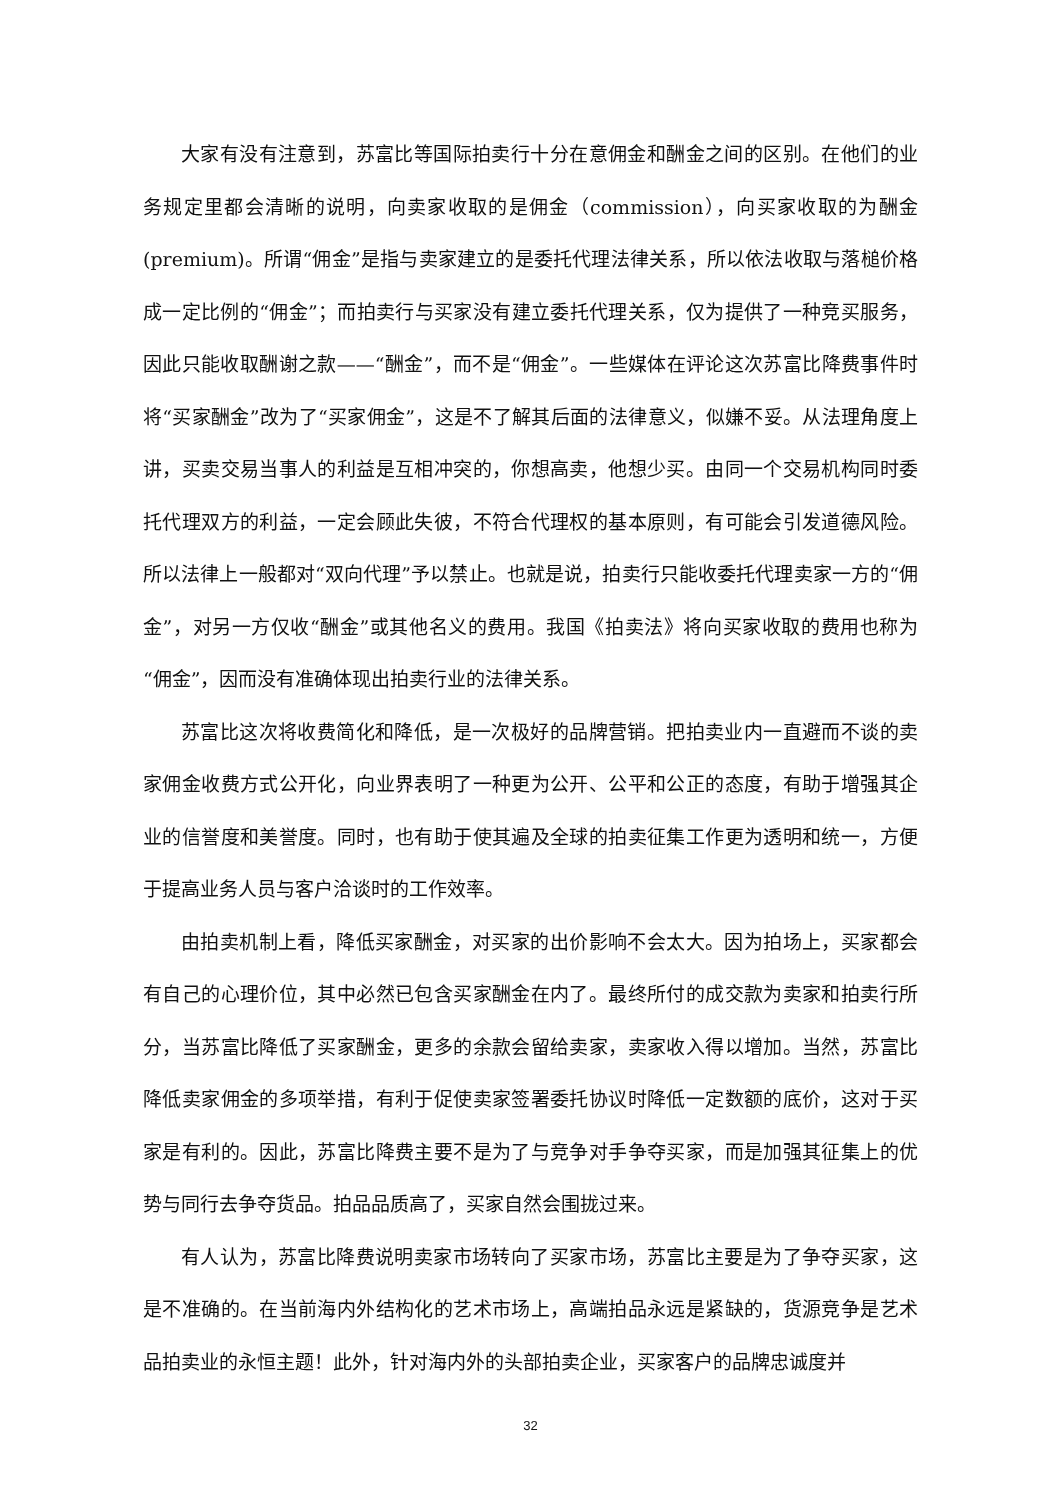大家有没有注意到，苏富比等国际拍卖行十分在意佣金和酬金之间的区别。在他们的业务规定里都会清晰的说明，向卖家收取的是佣金（commission），向买家收取的为酬金(premium)。所谓“佣金”是指与卖家建立的是委托代理法律关系，所以依法收取与落槌价格成一定比例的“佣金”；而拍卖行与买家没有建立委托代理关系，仅为提供了一种竞买服务，因此只能收取酬谢之款——“酬金”，而不是“佣金”。一些媒体在评论这次苏富比降费事件时将“买家酬金”改为了“买家佣金”，这是不了解其后面的法律意义，似嫌不妥。从法理角度上讲，买卖交易当事人的利益是互相冲突的，你想高卖，他想少买。由同一个交易机构同时委托代理双方的利益，一定会顾此失彼，不符合代理权的基本原则，有可能会引发道德风险。所以法律上一般都对“双向代理”予以禁止。也就是说，拍卖行只能收委托代理卖家一方的“佣金”，对另一方仅收“酬金”或其他名义的费用。我国《拍卖法》将向买家收取的费用也称为“佣金”，因而没有准确体现出拍卖行业的法律关系。
苏富比这次将收费简化和降低，是一次极好的品牌营销。把拍卖业内一直避而不谈的卖家佣金收费方式公开化，向业界表明了一种更为公开、公平和公正的态度，有助于增强其企业的信誉度和美誉度。同时，也有助于使其遍及全球的拍卖征集工作更为透明和统一，方便于提高业务人员与客户洽谈时的工作效率。
由拍卖机制上看，降低买家酬金，对买家的出价影响不会太大。因为拍场上，买家都会有自己的心理价位，其中必然已包含买家酬金在内了。最终所付的成交款为卖家和拍卖行所分，当苏富比降低了买家酬金，更多的余款会留给卖家，卖家收入得以增加。当然，苏富比降低卖家佣金的多项举措，有利于促使卖家签署委托协议时降低一定数额的底价，这对于买家是有利的。因此，苏富比降费主要不是为了与竞争对手争夺买家，而是加强其征集上的优势与同行去争夺货品。拍品品质高了，买家自然会围拢过来。
有人认为，苏富比降费说明卖家市场转向了买家市场，苏富比主要是为了争夺买家，这是不准确的。在当前海内外结构化的艺术市场上，高端拍品永远是紧缺的，货源竞争是艺术品拍卖业的永恒主题！此外，针对海内外的头部拍卖企业，买家客户的品牌忠诚度并
32